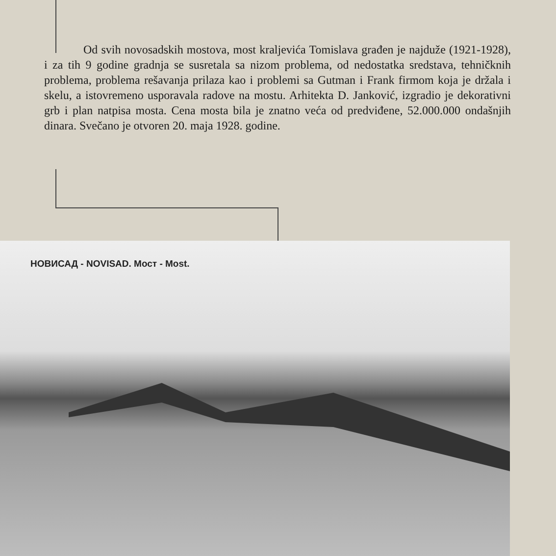Od svih novosadskih mostova, most kraljevića Tomislava građen je najduže (1921-1928), i za tih 9 godine gradnja se susretala sa nizom problema, od nedostatka sredstava, tehničknih problema, problema rešavanja prilaza kao i problemi sa Gutman i Frank firmom koja je držala i skelu, a istovremeno usporavala radove na mostu. Arhitekta D. Janković, izgradio je dekorativni grb i plan natpisa mosta. Cena mosta bila je znatno veća od predviđene, 52.000.000 ondašnjih dinara. Svečano je otvoren 20. maja 1928. godine.
НОВИСАД - NOVISAD. Мост - Most.